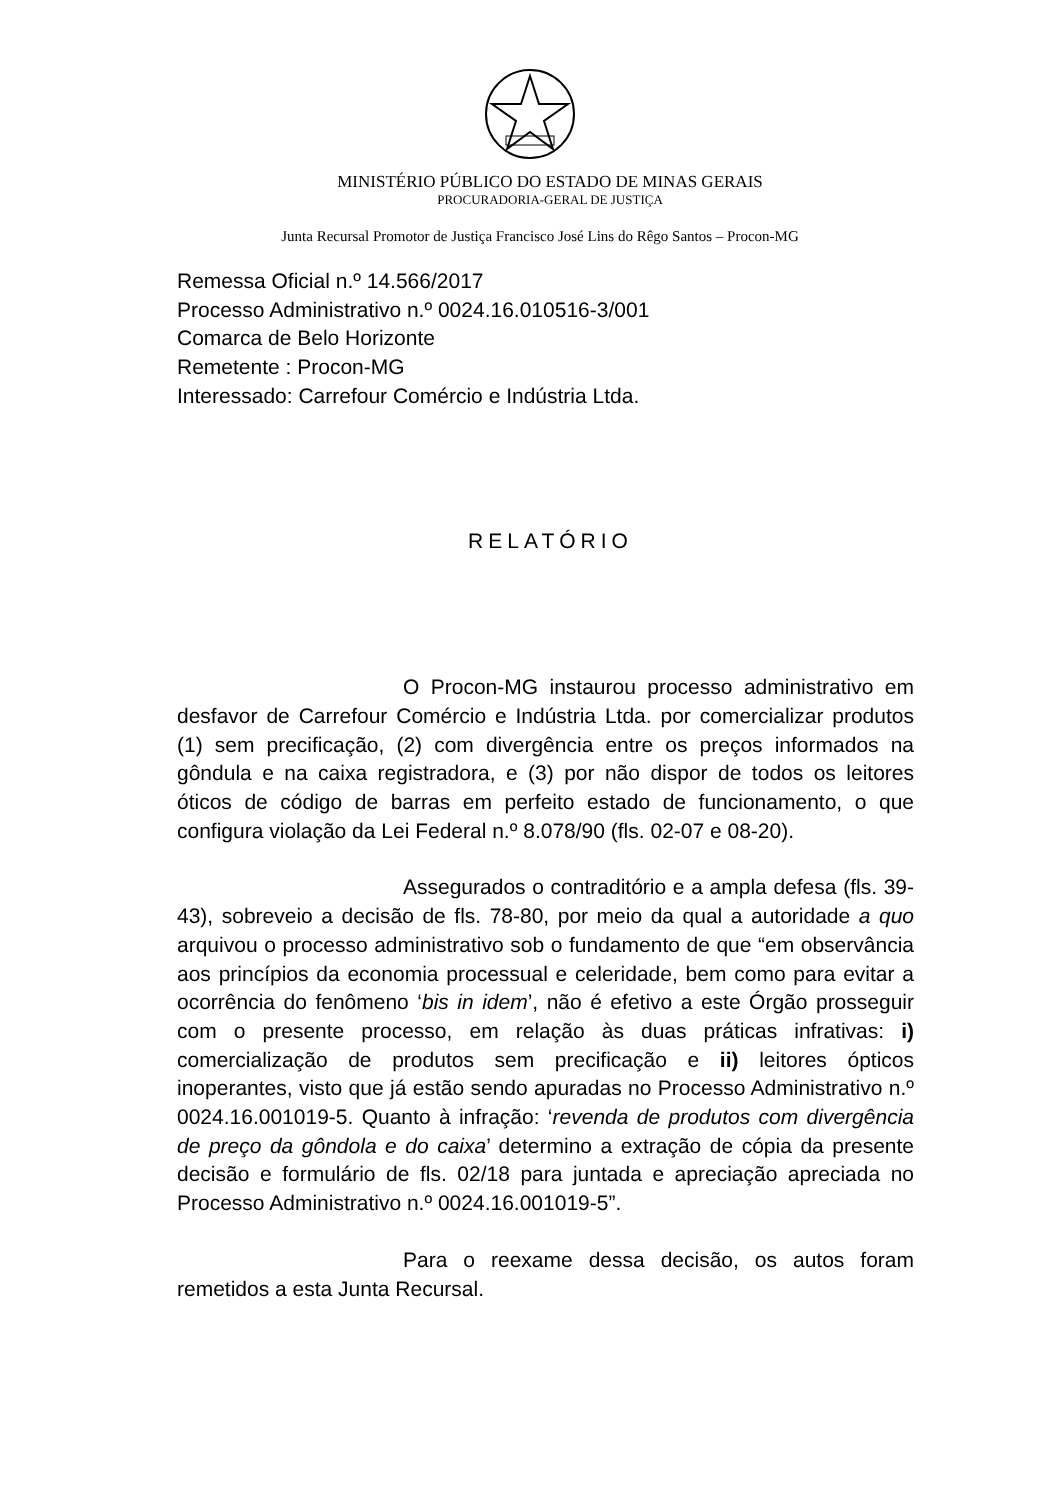MINISTÉRIO PÚBLICO DO ESTADO DE MINAS GERAIS
PROCURADORIA-GERAL DE JUSTIÇA
Junta Recursal Promotor de Justiça Francisco José Lins do Rêgo Santos – Procon-MG
Remessa Oficial n.º 14.566/2017
Processo Administrativo n.º 0024.16.010516-3/001
Comarca de Belo Horizonte
Remetente : Procon-MG
Interessado: Carrefour Comércio e Indústria Ltda.
RELATÓRIO
O Procon-MG instaurou processo administrativo em desfavor de Carrefour Comércio e Indústria Ltda. por comercializar produtos (1) sem precificação, (2) com divergência entre os preços informados na gôndula e na caixa registradora, e (3) por não dispor de todos os leitores óticos de código de barras em perfeito estado de funcionamento, o que configura violação da Lei Federal n.º 8.078/90 (fls. 02-07 e 08-20).
Assegurados o contraditório e a ampla defesa (fls. 39-43), sobreveio a decisão de fls. 78-80, por meio da qual a autoridade a quo arquivou o processo administrativo sob o fundamento de que “em observância aos princípios da economia processual e celeridade, bem como para evitar a ocorrência do fenômeno ‘bis in idem’, não é efetivo a este Órgão prosseguir com o presente processo, em relação às duas práticas infrativas: i) comercialização de produtos sem precificação e ii) leitores ópticos inoperantes, visto que já estão sendo apuradas no Processo Administrativo n.º 0024.16.001019-5. Quanto à infração: ‘revenda de produtos com divergência de preço da gôndola e do caixa’ determino a extração de cópia da presente decisão e formulário de fls. 02/18 para juntada e apreciação apreciada no Processo Administrativo n.º 0024.16.001019-5”.
Para o reexame dessa decisão, os autos foram remetidos a esta Junta Recursal.